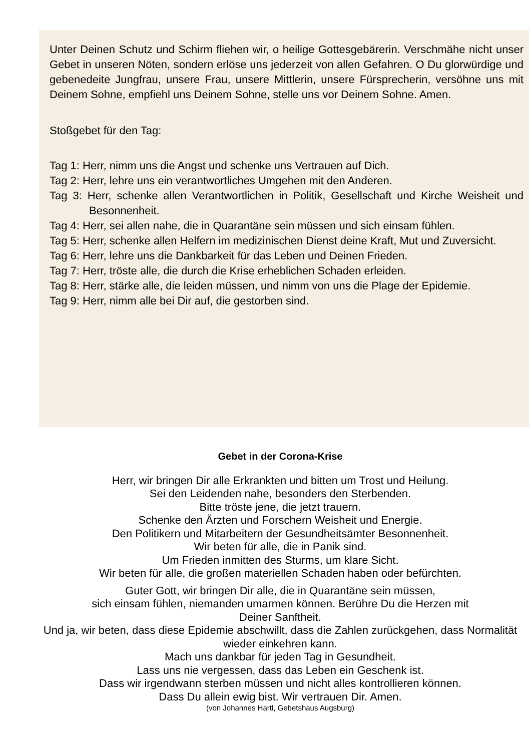Unter Deinen Schutz und Schirm fliehen wir, o heilige Gottesgebärerin. Verschmähe nicht unser Gebet in unseren Nöten, sondern erlöse uns jederzeit von allen Gefahren. O Du glorwürdige und gebenedeite Jungfrau, unsere Frau, unsere Mittlerin, unsere Fürsprecherin, versöhne uns mit Deinem Sohne, empfiehl uns Deinem Sohne, stelle uns vor Deinem Sohne. Amen.
Stoßgebet für den Tag:
Tag 1: Herr, nimm uns die Angst und schenke uns Vertrauen auf Dich.
Tag 2: Herr, lehre uns ein verantwortliches Umgehen mit den Anderen.
Tag 3: Herr, schenke allen Verantwortlichen in Politik, Gesellschaft und Kirche Weisheit und Besonnenheit.
Tag 4: Herr, sei allen nahe, die in Quarantäne sein müssen und sich einsam fühlen.
Tag 5: Herr, schenke allen Helfern im medizinischen Dienst deine Kraft, Mut und Zuversicht.
Tag 6: Herr, lehre uns die Dankbarkeit für das Leben und Deinen Frieden.
Tag 7: Herr, tröste alle, die durch die Krise erheblichen Schaden erleiden.
Tag 8: Herr, stärke alle, die leiden müssen, und nimm von uns die Plage der Epidemie.
Tag 9: Herr, nimm alle bei Dir auf, die gestorben sind.
Gebet in der Corona-Krise
Herr, wir bringen Dir alle Erkrankten und bitten um Trost und Heilung.
Sei den Leidenden nahe, besonders den Sterbenden.
Bitte tröste jene, die jetzt trauern.
Schenke den Ärzten und Forschern Weisheit und Energie.
Den Politikern und Mitarbeitern der Gesundheitsämter Besonnenheit.
Wir beten für alle, die in Panik sind.
Um Frieden inmitten des Sturms, um klare Sicht.
Wir beten für alle, die großen materiellen Schaden haben oder befürchten.
Guter Gott, wir bringen Dir alle, die in Quarantäne sein müssen,
sich einsam fühlen, niemanden umarmen können. Berühre Du die Herzen mit
Deiner Sanftheit.
Und ja, wir beten, dass diese Epidemie abschwillt, dass die Zahlen zurückgehen, dass Normalität wieder einkehren kann.
Mach uns dankbar für jeden Tag in Gesundheit.
Lass uns nie vergessen, dass das Leben ein Geschenk ist.
Dass wir irgendwann sterben müssen und nicht alles kontrollieren können.
Dass Du allein ewig bist. Wir vertrauen Dir. Amen.
(von Johannes Hartl, Gebetshaus Augsburg)